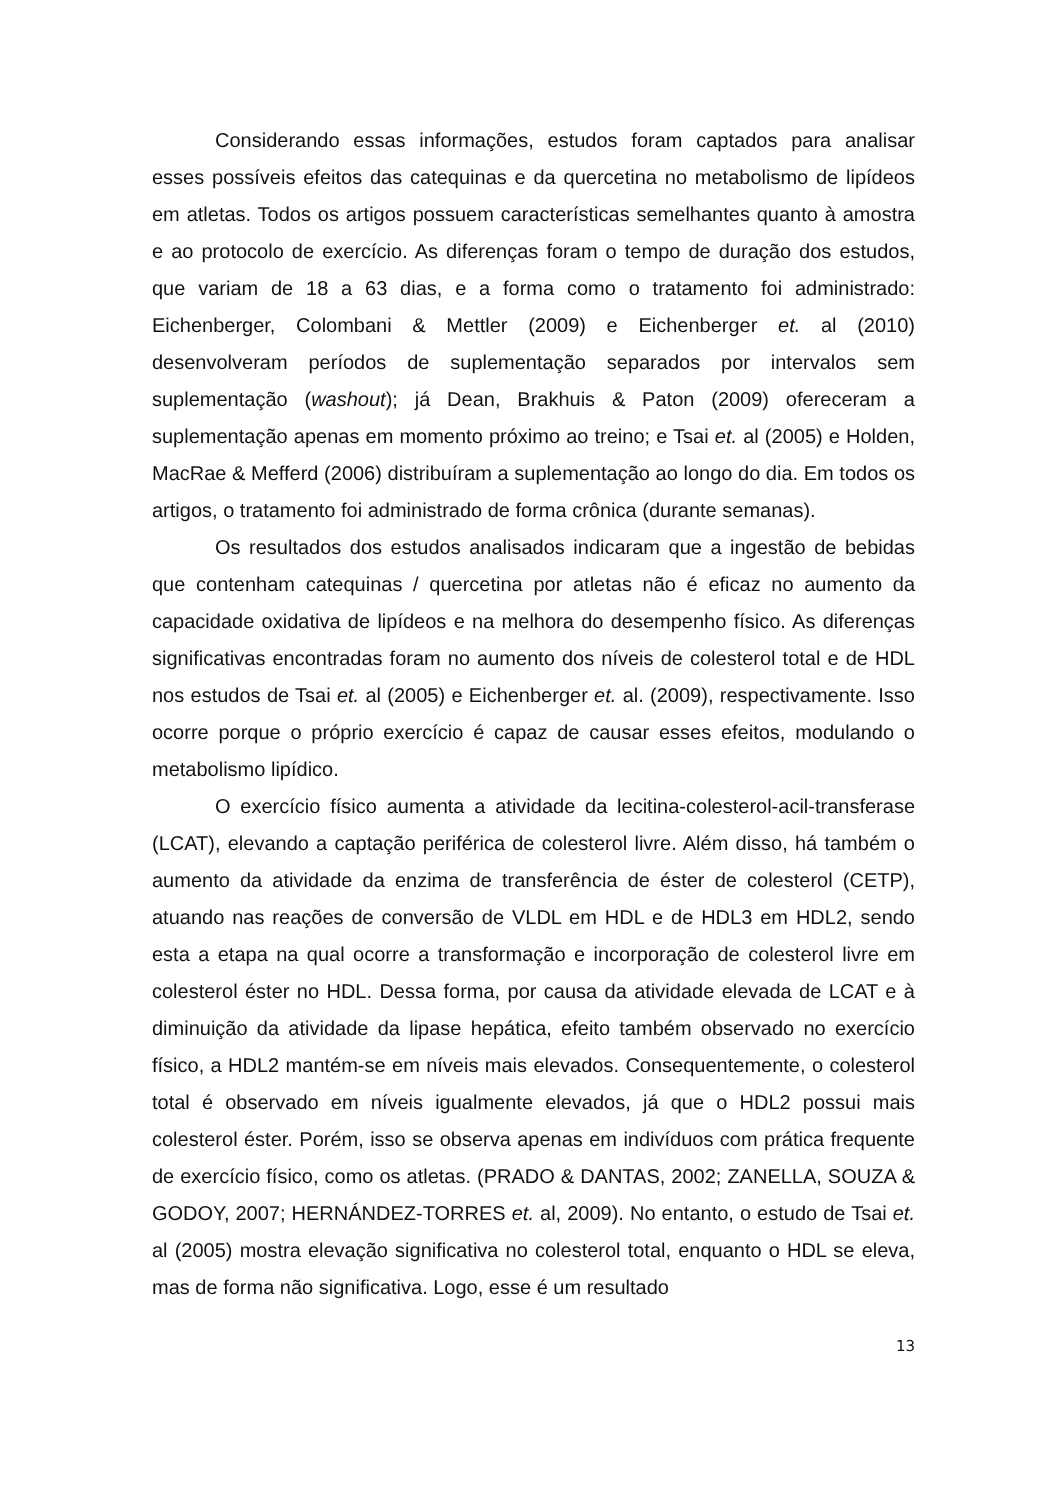Considerando essas informações, estudos foram captados para analisar esses possíveis efeitos das catequinas e da quercetina no metabolismo de lipídeos em atletas. Todos os artigos possuem características semelhantes quanto à amostra e ao protocolo de exercício. As diferenças foram o tempo de duração dos estudos, que variam de 18 a 63 dias, e a forma como o tratamento foi administrado: Eichenberger, Colombani & Mettler (2009) e Eichenberger et. al (2010) desenvolveram períodos de suplementação separados por intervalos sem suplementação (washout); já Dean, Brakhuis & Paton (2009) ofereceram a suplementação apenas em momento próximo ao treino; e Tsai et. al (2005) e Holden, MacRae & Mefferd (2006) distribuíram a suplementação ao longo do dia. Em todos os artigos, o tratamento foi administrado de forma crônica (durante semanas).
Os resultados dos estudos analisados indicaram que a ingestão de bebidas que contenham catequinas / quercetina por atletas não é eficaz no aumento da capacidade oxidativa de lipídeos e na melhora do desempenho físico. As diferenças significativas encontradas foram no aumento dos níveis de colesterol total e de HDL nos estudos de Tsai et. al (2005) e Eichenberger et. al. (2009), respectivamente. Isso ocorre porque o próprio exercício é capaz de causar esses efeitos, modulando o metabolismo lipídico.
O exercício físico aumenta a atividade da lecitina-colesterol-acil-transferase (LCAT), elevando a captação periférica de colesterol livre. Além disso, há também o aumento da atividade da enzima de transferência de éster de colesterol (CETP), atuando nas reações de conversão de VLDL em HDL e de HDL3 em HDL2, sendo esta a etapa na qual ocorre a transformação e incorporação de colesterol livre em colesterol éster no HDL. Dessa forma, por causa da atividade elevada de LCAT e à diminuição da atividade da lipase hepática, efeito também observado no exercício físico, a HDL2 mantém-se em níveis mais elevados. Consequentemente, o colesterol total é observado em níveis igualmente elevados, já que o HDL2 possui mais colesterol éster. Porém, isso se observa apenas em indivíduos com prática frequente de exercício físico, como os atletas. (PRADO & DANTAS, 2002; ZANELLA, SOUZA & GODOY, 2007; HERNÁNDEZ-TORRES et. al, 2009). No entanto, o estudo de Tsai et. al (2005) mostra elevação significativa no colesterol total, enquanto o HDL se eleva, mas de forma não significativa. Logo, esse é um resultado
13